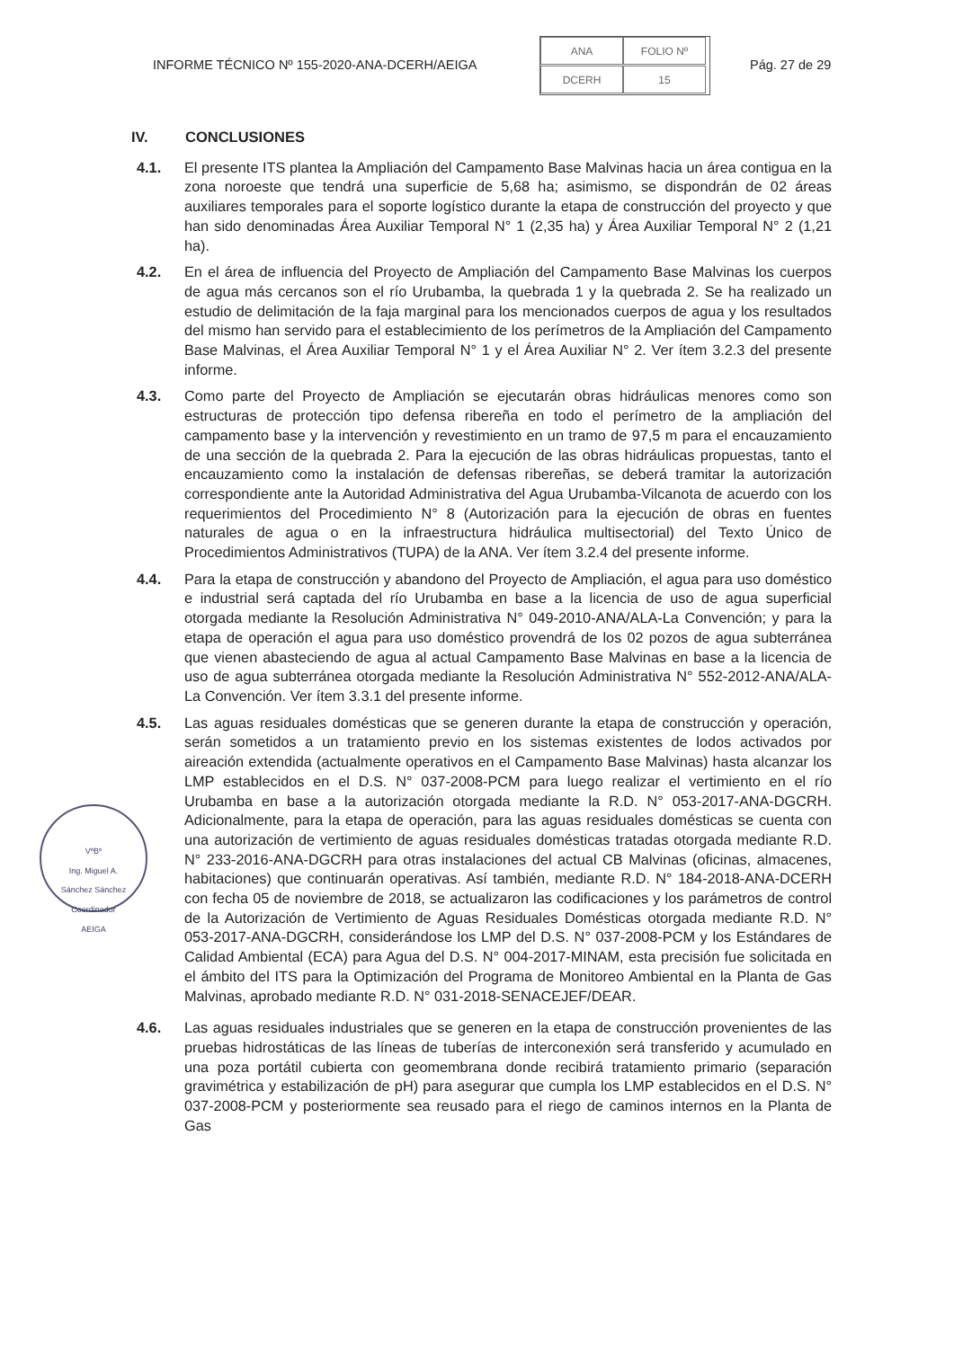INFORME TÉCNICO Nº 155-2020-ANA-DCERH/AEIGA
ANA
FOLIO Nº
DCERH
15
Pág. 27 de 29
IV. CONCLUSIONES
4.1. El presente ITS plantea la Ampliación del Campamento Base Malvinas hacia un área contigua en la zona noroeste que tendrá una superficie de 5,68 ha; asimismo, se dispondrán de 02 áreas auxiliares temporales para el soporte logístico durante la etapa de construcción del proyecto y que han sido denominadas Área Auxiliar Temporal N° 1 (2,35 ha) y Área Auxiliar Temporal N° 2 (1,21 ha).
4.2. En el área de influencia del Proyecto de Ampliación del Campamento Base Malvinas los cuerpos de agua más cercanos son el río Urubamba, la quebrada 1 y la quebrada 2. Se ha realizado un estudio de delimitación de la faja marginal para los mencionados cuerpos de agua y los resultados del mismo han servido para el establecimiento de los perímetros de la Ampliación del Campamento Base Malvinas, el Área Auxiliar Temporal N° 1 y el Área Auxiliar N° 2. Ver ítem 3.2.3 del presente informe.
4.3. Como parte del Proyecto de Ampliación se ejecutarán obras hidráulicas menores como son estructuras de protección tipo defensa ribereña en todo el perímetro de la ampliación del campamento base y la intervención y revestimiento en un tramo de 97,5 m para el encauzamiento de una sección de la quebrada 2. Para la ejecución de las obras hidráulicas propuestas, tanto el encauzamiento como la instalación de defensas ribereñas, se deberá tramitar la autorización correspondiente ante la Autoridad Administrativa del Agua Urubamba-Vilcanota de acuerdo con los requerimientos del Procedimiento N° 8 (Autorización para la ejecución de obras en fuentes naturales de agua o en la infraestructura hidráulica multisectorial) del Texto Único de Procedimientos Administrativos (TUPA) de la ANA. Ver ítem 3.2.4 del presente informe.
4.4. Para la etapa de construcción y abandono del Proyecto de Ampliación, el agua para uso doméstico e industrial será captada del río Urubamba en base a la licencia de uso de agua superficial otorgada mediante la Resolución Administrativa N° 049-2010-ANA/ALA-La Convención; y para la etapa de operación el agua para uso doméstico provendrá de los 02 pozos de agua subterránea que vienen abasteciendo de agua al actual Campamento Base Malvinas en base a la licencia de uso de agua subterránea otorgada mediante la Resolución Administrativa N° 552-2012-ANA/ALA-La Convención. Ver ítem 3.3.1 del presente informe.
4.5. Las aguas residuales domésticas que se generen durante la etapa de construcción y operación, serán sometidos a un tratamiento previo en los sistemas existentes de lodos activados por aireación extendida (actualmente operativos en el Campamento Base Malvinas) hasta alcanzar los LMP establecidos en el D.S. N° 037-2008-PCM para luego realizar el vertimiento en el río Urubamba en base a la autorización otorgada mediante la R.D. N° 053-2017-ANA-DGCRH. Adicionalmente, para la etapa de operación, para las aguas residuales domésticas se cuenta con una autorización de vertimiento de aguas residuales domésticas tratadas otorgada mediante R.D. N° 233-2016-ANA-DGCRH para otras instalaciones del actual CB Malvinas (oficinas, almacenes, habitaciones) que continuarán operativas. Así también, mediante R.D. N° 184-2018-ANA-DCERH con fecha 05 de noviembre de 2018, se actualizaron las codificaciones y los parámetros de control de la Autorización de Vertimiento de Aguas Residuales Domésticas otorgada mediante R.D. N° 053-2017-ANA-DGCRH, considerándose los LMP del D.S. N° 037-2008-PCM y los Estándares de Calidad Ambiental (ECA) para Agua del D.S. N° 004-2017-MINAM, esta precisión fue solicitada en el ámbito del ITS para la Optimización del Programa de Monitoreo Ambiental en la Planta de Gas Malvinas, aprobado mediante R.D. N° 031-2018-SENACEJEF/DEAR.
4.6. Las aguas residuales industriales que se generen en la etapa de construcción provenientes de las pruebas hidrostáticas de las líneas de tuberías de interconexión será transferido y acumulado en una poza portátil cubierta con geomembrana donde recibirá tratamiento primario (separación gravimétrica y estabilización de pH) para asegurar que cumpla los LMP establecidos en el D.S. N° 037-2008-PCM y posteriormente sea reusado para el riego de caminos internos en la Planta de Gas
VºBº
Ing. Miguel A.
Sánchez Sánchez
Coordinador
AEIGA